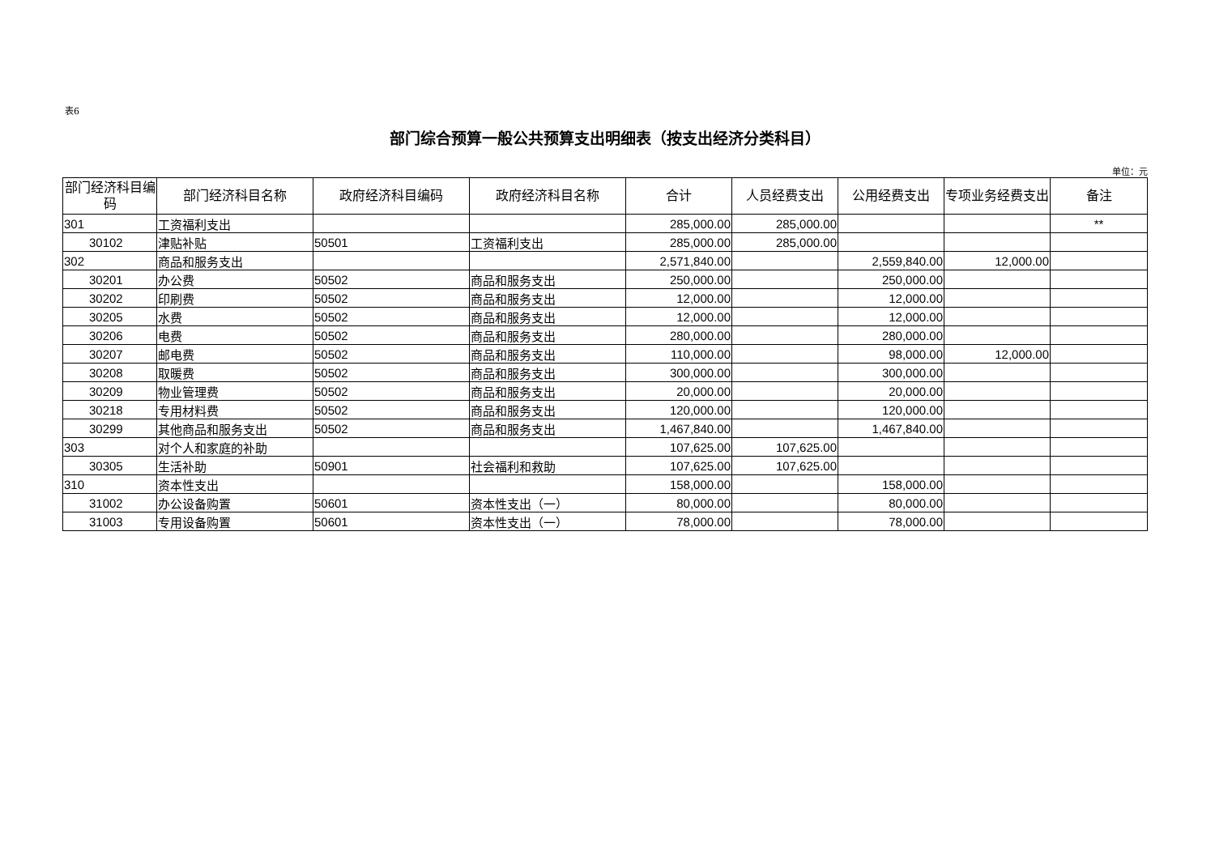表6
部门综合预算一般公共预算支出明细表（按支出经济分类科目）
单位：元
| 部门经济科目编码 | 部门经济科目名称 | 政府经济科目编码 | 政府经济科目名称 | 合计 | 人员经费支出 | 公用经费支出 | 专项业务经费支出 | 备注 |
| --- | --- | --- | --- | --- | --- | --- | --- | --- |
| 301 | 工资福利支出 | | | 285,000.00 | 285,000.00 | | | ** |
| 30102 | 津贴补贴 | 50501 | 工资福利支出 | 285,000.00 | 285,000.00 | | | |
| 302 | 商品和服务支出 | | | 2,571,840.00 | | 2,559,840.00 | 12,000.00 | |
| 30201 | 办公费 | 50502 | 商品和服务支出 | 250,000.00 | | 250,000.00 | | |
| 30202 | 印刷费 | 50502 | 商品和服务支出 | 12,000.00 | | 12,000.00 | | |
| 30205 | 水费 | 50502 | 商品和服务支出 | 12,000.00 | | 12,000.00 | | |
| 30206 | 电费 | 50502 | 商品和服务支出 | 280,000.00 | | 280,000.00 | | |
| 30207 | 邮电费 | 50502 | 商品和服务支出 | 110,000.00 | | 98,000.00 | 12,000.00 | |
| 30208 | 取暖费 | 50502 | 商品和服务支出 | 300,000.00 | | 300,000.00 | | |
| 30209 | 物业管理费 | 50502 | 商品和服务支出 | 20,000.00 | | 20,000.00 | | |
| 30218 | 专用材料费 | 50502 | 商品和服务支出 | 120,000.00 | | 120,000.00 | | |
| 30299 | 其他商品和服务支出 | 50502 | 商品和服务支出 | 1,467,840.00 | | 1,467,840.00 | | |
| 303 | 对个人和家庭的补助 | | | 107,625.00 | 107,625.00 | | | |
| 30305 | 生活补助 | 50901 | 社会福利和救助 | 107,625.00 | 107,625.00 | | | |
| 310 | 资本性支出 | | | 158,000.00 | | 158,000.00 | | |
| 31002 | 办公设备购置 | 50601 | 资本性支出（一） | 80,000.00 | | 80,000.00 | | |
| 31003 | 专用设备购置 | 50601 | 资本性支出（一） | 78,000.00 | | 78,000.00 | | |